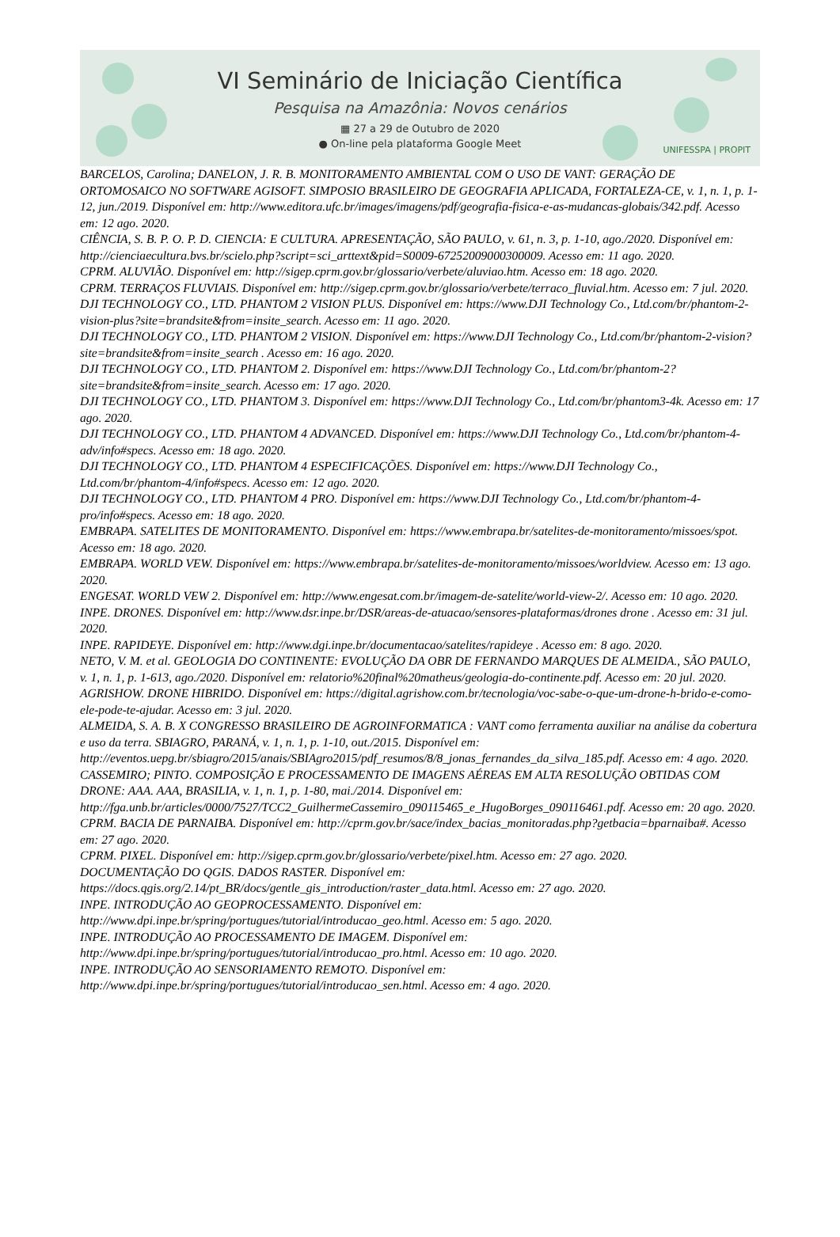VI Seminário de Iniciação Científica
Pesquisa na Amazônia: Novos cenários
▦ 27 a 29 de Outubro de 2020
● On-line pela plataforma Google Meet
UNIFESSPA | PROPIT
BARCELOS, Carolina; DANELON, J. R. B. MONITORAMENTO AMBIENTAL COM O USO DE VANT: GERAÇÃO DE ORTOMOSAICO NO SOFTWARE AGISOFT. SIMPOSIO BRASILEIRO DE GEOGRAFIA APLICADA, FORTALEZA-CE, v. 1, n. 1, p. 1-12, jun./2019. Disponível em: http://www.editora.ufc.br/images/imagens/pdf/geografia-fisica-e-as-mudancas-globais/342.pdf. Acesso em: 12 ago. 2020.
CIÊNCIA, S. B. P. O. P. D. CIENCIA: E CULTURA. APRESENTAÇÃO, SÃO PAULO, v. 61, n. 3, p. 1-10, ago./2020. Disponível em: http://cienciaecultura.bvs.br/scielo.php?script=sci_arttext&pid=S0009-67252009000300009. Acesso em: 11 ago. 2020.
CPRM. ALUVIÃO. Disponível em: http://sigep.cprm.gov.br/glossario/verbete/aluviao.htm. Acesso em: 18 ago. 2020.
CPRM. TERRAÇOS FLUVIAIS. Disponível em: http://sigep.cprm.gov.br/glossario/verbete/terraco_fluvial.htm. Acesso em: 7 jul. 2020.
DJI TECHNOLOGY CO., LTD. PHANTOM 2 VISION PLUS. Disponível em: https://www.DJI Technology Co., Ltd.com/br/phantom-2-vision-plus?site=brandsite&from=insite_search. Acesso em: 11 ago. 2020.
DJI TECHNOLOGY CO., LTD. PHANTOM 2 VISION. Disponível em: https://www.DJI Technology Co., Ltd.com/br/phantom-2-vision?site=brandsite&from=insite_search . Acesso em: 16 ago. 2020.
DJI TECHNOLOGY CO., LTD. PHANTOM 2. Disponível em: https://www.DJI Technology Co., Ltd.com/br/phantom-2?site=brandsite&from=insite_search. Acesso em: 17 ago. 2020.
DJI TECHNOLOGY CO., LTD. PHANTOM 3. Disponível em: https://www.DJI Technology Co., Ltd.com/br/phantom3-4k. Acesso em: 17 ago. 2020.
DJI TECHNOLOGY CO., LTD. PHANTOM 4 ADVANCED. Disponível em: https://www.DJI Technology Co., Ltd.com/br/phantom-4-adv/info#specs. Acesso em: 18 ago. 2020.
DJI TECHNOLOGY CO., LTD. PHANTOM 4 ESPECIFICAÇÕES. Disponível em: https://www.DJI Technology Co., Ltd.com/br/phantom-4/info#specs. Acesso em: 12 ago. 2020.
DJI TECHNOLOGY CO., LTD. PHANTOM 4 PRO. Disponível em: https://www.DJI Technology Co., Ltd.com/br/phantom-4-pro/info#specs. Acesso em: 18 ago. 2020.
EMBRAPA. SATELITES DE MONITORAMENTO. Disponível em: https://www.embrapa.br/satelites-de-monitoramento/missoes/spot. Acesso em: 18 ago. 2020.
EMBRAPA. WORLD VEW. Disponível em: https://www.embrapa.br/satelites-de-monitoramento/missoes/worldview. Acesso em: 13 ago. 2020.
ENGESAT. WORLD VEW 2. Disponível em: http://www.engesat.com.br/imagem-de-satelite/world-view-2/. Acesso em: 10 ago. 2020.
INPE. DRONES. Disponível em: http://www.dsr.inpe.br/DSR/areas-de-atuacao/sensores-plataformas/drones drone . Acesso em: 31 jul. 2020.
INPE. RAPIDEYE. Disponível em: http://www.dgi.inpe.br/documentacao/satelites/rapideye . Acesso em: 8 ago. 2020.
NETO, V. M. et al. GEOLOGIA DO CONTINENTE: EVOLUÇÃO DA OBR DE FERNANDO MARQUES DE ALMEIDA., SÃO PAULO, v. 1, n. 1, p. 1-613, ago./2020. Disponível em: relatorio%20final%20matheus/geologia-do-continente.pdf. Acesso em: 20 jul. 2020.
AGRISHOW. DRONE HIBRIDO. Disponível em: https://digital.agrishow.com.br/tecnologia/voc-sabe-o-que-um-drone-h-brido-e-como-ele-pode-te-ajudar. Acesso em: 3 jul. 2020.
ALMEIDA, S. A. B. X CONGRESSO BRASILEIRO DE AGROINFORMATICA : VANT como ferramenta auxiliar na análise da cobertura e uso da terra. SBIAGRO, PARANÁ, v. 1, n. 1, p. 1-10, out./2015. Disponível em: http://eventos.uepg.br/sbiagro/2015/anais/SBIAgro2015/pdf_resumos/8/8_jonas_fernandes_da_silva_185.pdf. Acesso em: 4 ago. 2020.
CASSEMIRO; PINTO. COMPOSIÇÃO E PROCESSAMENTO DE IMAGENS AÉREAS EM ALTA RESOLUÇÃO OBTIDAS COM DRONE: AAA. AAA, BRASILIA, v. 1, n. 1, p. 1-80, mai./2014. Disponível em: http://fga.unb.br/articles/0000/7527/TCC2_GuilhermeCassemiro_090115465_e_HugoBorges_090116461.pdf. Acesso em: 20 ago. 2020.
CPRM. BACIA DE PARNAIBA. Disponível em: http://cprm.gov.br/sace/index_bacias_monitoradas.php?getbacia=bparnaiba#. Acesso em: 27 ago. 2020.
CPRM. PIXEL. Disponível em: http://sigep.cprm.gov.br/glossario/verbete/pixel.htm. Acesso em: 27 ago. 2020.
DOCUMENTAÇÃO DO QGIS. DADOS RASTER. Disponível em: https://docs.qgis.org/2.14/pt_BR/docs/gentle_gis_introduction/raster_data.html. Acesso em: 27 ago. 2020.
INPE. INTRODUÇÃO AO GEOPROCESSAMENTO. Disponível em: http://www.dpi.inpe.br/spring/portugues/tutorial/introducao_geo.html. Acesso em: 5 ago. 2020.
INPE. INTRODUÇÃO AO PROCESSAMENTO DE IMAGEM. Disponível em: http://www.dpi.inpe.br/spring/portugues/tutorial/introducao_pro.html. Acesso em: 10 ago. 2020.
INPE. INTRODUÇÃO AO SENSORIAMENTO REMOTO. Disponível em: http://www.dpi.inpe.br/spring/portugues/tutorial/introducao_sen.html. Acesso em: 4 ago. 2020.